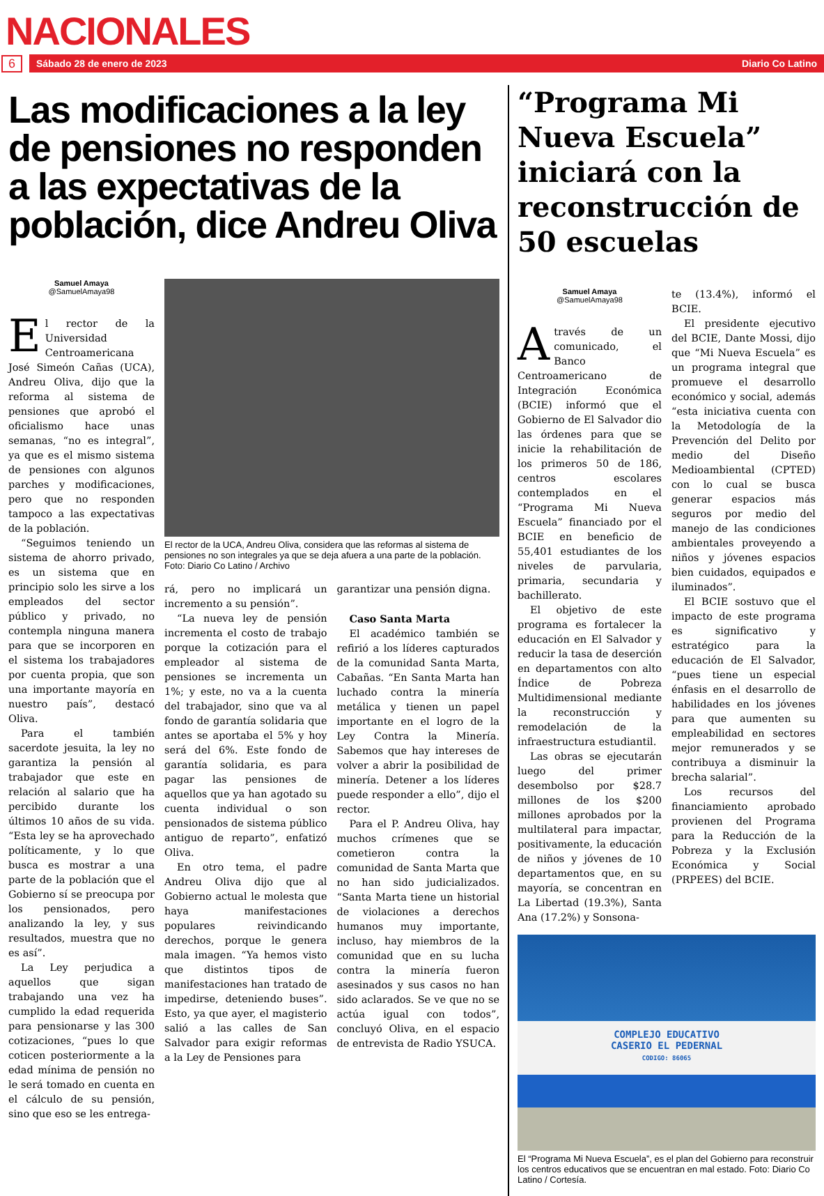NACIONALES
6
Sábado 28 de enero de 2023 Diario Co Latino
Las modificaciones a la ley de pensiones no responden a las expectativas de la población, dice Andreu Oliva
Samuel Amaya
@SamuelAmaya98
El rector de la Universidad Centroamericana José Simeón Cañas (UCA), Andreu Oliva, dijo que la reforma al sistema de pensiones que aprobó el oficialismo hace unas semanas, “no es integral”, ya que es el mismo sistema de pensiones con algunos parches y modificaciones, pero que no responden tampoco a las expectativas de la población.
“Seguimos teniendo un sistema de ahorro privado, es un sistema que en principio solo les sirve a los empleados del sector público y privado, no contempla ninguna manera para que se incorporen en el sistema los trabajadores por cuenta propia, que son una importante mayoría en nuestro país”, destacó Oliva.
Para el también sacerdote jesuita, la ley no garantiza la pensión al trabajador que este en relación al salario que ha percibido durante los últimos 10 años de su vida. “Esta ley se ha aprovechado políticamente, y lo que busca es mostrar a una parte de la población que el Gobierno sí se preocupa por los pensionados, pero analizando la ley, y sus resultados, muestra que no es así”.
La Ley perjudica a aquellos que sigan trabajando una vez ha cumplido la edad requerida para pensionarse y las 300 cotizaciones, “pues lo que coticen posteriormente a la edad mínima de pensión no le será tomado en cuenta en el cálculo de su pensión, sino que eso se les entrega-
El rector de la UCA, Andreu Oliva, considera que las reformas al sistema de pensiones no son integrales ya que se deja afuera a una parte de la población. Foto: Diario Co Latino / Archivo
rá, pero no implicará un incremento a su pensión”.
“La nueva ley de pensión incrementa el costo de trabajo porque la cotización para el empleador al sistema de pensiones se incrementa un 1%; y este, no va a la cuenta del trabajador, sino que va al fondo de garantía solidaria que antes se aportaba el 5% y hoy será del 6%. Este fondo de garantía solidaria, es para pagar las pensiones de aquellos que ya han agotado su cuenta individual o son pensionados de sistema público antiguo de reparto”, enfatizó Oliva.
En otro tema, el padre Andreu Oliva dijo que al Gobierno actual le molesta que haya manifestaciones populares reivindicando derechos, porque le genera mala imagen. “Ya hemos visto que distintos tipos de manifestaciones han tratado de impedirse, deteniendo buses”. Esto, ya que ayer, el magisterio salió a las calles de San Salvador para exigir reformas a la Ley de Pensiones para
garantizar una pensión digna.
Caso Santa Marta
El académico también se refirió a los líderes capturados de la comunidad Santa Marta, Cabañas. “En Santa Marta han luchado contra la minería metálica y tienen un papel importante en el logro de la Ley Contra la Minería. Sabemos que hay intereses de volver a abrir la posibilidad de minería. Detener a los líderes puede responder a ello”, dijo el rector.
Para el P. Andreu Oliva, hay muchos crímenes que se cometieron contra la comunidad de Santa Marta que no han sido judicializados. “Santa Marta tiene un historial de violaciones a derechos humanos muy importante, incluso, hay miembros de la comunidad que en su lucha contra la minería fueron asesinados y sus casos no han sido aclarados. Se ve que no se actúa igual con todos”, concluyó Oliva, en el espacio de entrevista de Radio YSUCA.
“Programa Mi Nueva Escuela” iniciará con la reconstrucción de 50 escuelas
Samuel Amaya
@SamuelAmaya98
A través de un comunicado, el Banco Centroamericano de Integración Económica (BCIE) informó que el Gobierno de El Salvador dio las órdenes para que se inicie la rehabilitación de los primeros 50 de 186, centros escolares contemplados en el “Programa Mi Nueva Escuela” financiado por el BCIE en beneficio de 55,401 estudiantes de los niveles de parvularia, primaria, secundaria y bachillerato.
El objetivo de este programa es fortalecer la educación en El Salvador y reducir la tasa de deserción en departamentos con alto Índice de Pobreza Multidimensional mediante la reconstrucción y remodelación de la infraestructura estudiantil.
Las obras se ejecutarán luego del primer desembolso por $28.7 millones de los $200 millones aprobados por la multilateral para impactar, positivamente, la educación de niños y jóvenes de 10 departamentos que, en su mayoría, se concentran en La Libertad (19.3%), Santa Ana (17.2%) y Sonsona-
te (13.4%), informó el BCIE.
El presidente ejecutivo del BCIE, Dante Mossi, dijo que “Mi Nueva Escuela” es un programa integral que promueve el desarrollo económico y social, además “esta iniciativa cuenta con la Metodología de la Prevención del Delito por medio del Diseño Medioambiental (CPTED) con lo cual se busca generar espacios más seguros por medio del manejo de las condiciones ambientales proveyendo a niños y jóvenes espacios bien cuidados, equipados e iluminados”.
El BCIE sostuvo que el impacto de este programa es significativo y estratégico para la educación de El Salvador, “pues tiene un especial énfasis en el desarrollo de habilidades en los jóvenes para que aumenten su empleabilidad en sectores mejor remunerados y se contribuya a disminuir la brecha salarial”.
Los recursos del financiamiento aprobado provienen del Programa para la Reducción de la Pobreza y la Exclusión Económica y Social (PRPEES) del BCIE.
COMPLEJO EDUCATIVO
CASERIO EL PEDERNAL
CODIGO: 86065
El “Programa Mi Nueva Escuela”, es el plan del Gobierno para reconstruir los centros educativos que se encuentran en mal estado. Foto: Diario Co Latino / Cortesía.